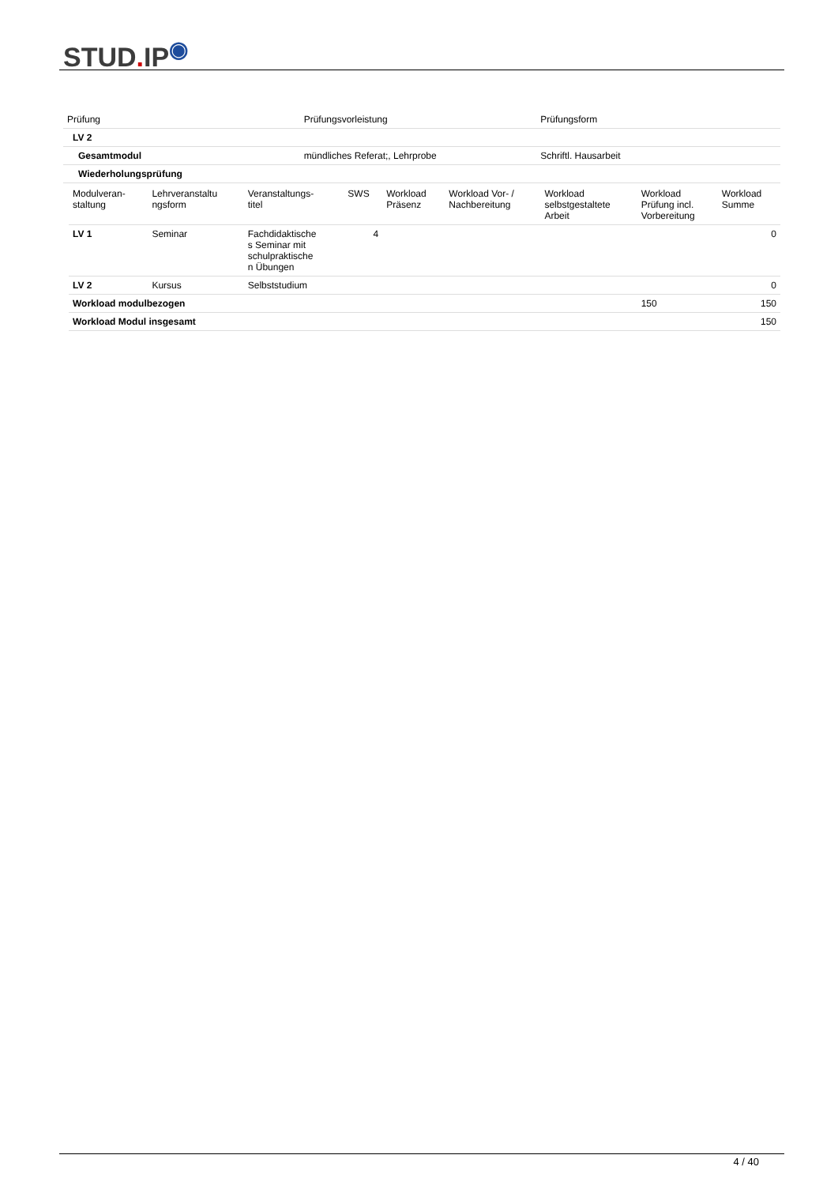STUD. IP<sup>◉</sup>
| Prüfung | Prüfungsvorleistung | Prüfungsform |
| --- | --- | --- |
| LV 2 | | |
| Gesamtmodul | mündliches Referat;, Lehrprobe | Schriftl. Hausarbeit |
| Wiederholungsprüfung | | |
| Modulveran- staltung | Lehrveranstaltu ngsform | Veranstaltungs- titel | SWS | Workload Präsenz | Workload Vor- / Nachbereitung | Workload selbstgestaltete Arbeit | Workload Prüfung incl. Vorbereitung | Workload Summe |
| --- | --- | --- | --- | --- | --- | --- | --- | --- |
| LV 1 | Seminar | Fachdidaktische s Seminar mit schulpraktische n Übungen | 4 | | | | | 0 |
| LV 2 | Kursus | Selbststudium | | | | | | 0 |
| Workload modulbezogen | | | | | | | 150 | 150 |
| Workload Modul insgesamt | | | | | | | | 150 |
4 / 40